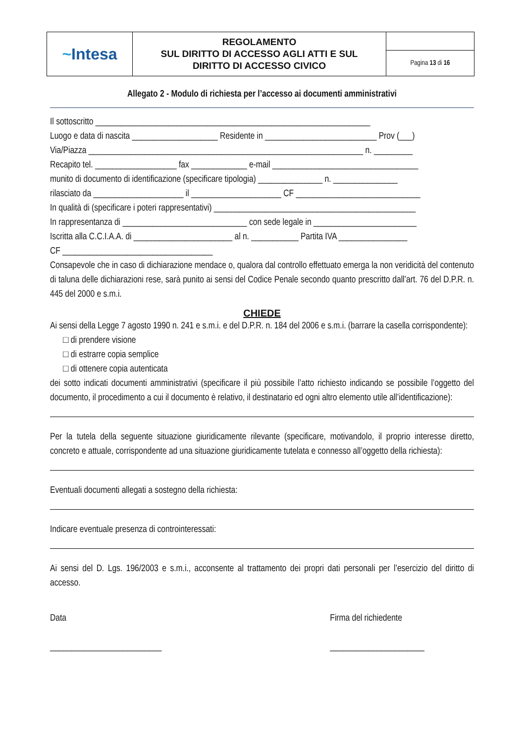| ~ Intesa | REGOLAMENTO SUL DIRITTO DI ACCESSO AGLI ATTI E SUL DIRITTO DI ACCESSO CIVICO | |
| | | Pagina 13 di 16 |
Allegato 2 - Modulo di richiesta per l’accesso ai documenti amministrativi
Il sottoscritto ________________________________________________________________
Luogo e data di nascita ____________________ Residente in __________________________ Prov (___)
Via/Piazza ________________________________________________________________ n. _________
Recapito tel. ___________________ fax _____________ e-mail __________________________________
munito di documento di identificazione (specificare tipologia) _______________ n. _______________
rilasciato da _____________________ il _____________________ CF _____________________________
In qualità di (specificare i poteri rappresentativi) _______________________________________________
In rappresentanza di _____________________________ con sede legale in ________________________
Iscritta alla C.C.I.A.A. di _______________________ al n. ___________ Partita IVA ________________
CF ___________________________________
Consapevole che in caso di dichiarazione mendace o, qualora dal controllo effettuato emerga la non veridicità del contenuto di taluna delle dichiarazioni rese, sarà punito ai sensi del Codice Penale secondo quanto prescritto dall’art. 76 del D.P.R. n. 445 del 2000 e s.m.i.
CHIEDE
Ai sensi della Legge 7 agosto 1990 n. 241 e s.m.i. e del D.P.R. n. 184 del 2006 e s.m.i. (barrare la casella corrispondente):
□ di prendere visione
□ di estrarre copia semplice
□ di ottenere copia autenticata
dei sotto indicati documenti amministrativi (specificare il più possibile l’atto richiesto indicando se possibile l’oggetto del documento, il procedimento a cui il documento è relativo, il destinatario ed ogni altro elemento utile all’identificazione):
Per la tutela della seguente situazione giuridicamente rilevante (specificare, motivandolo, il proprio interesse diretto, concreto e attuale, corrispondente ad una situazione giuridicamente tutelata e connesso all’oggetto della richiesta):
Eventuali documenti allegati a sostegno della richiesta:
Indicare eventuale presenza di controinteressati:
Ai sensi del D. Lgs. 196/2003 e s.m.i., acconsente al trattamento dei propri dati personali per l’esercizio del diritto di accesso.
Data
__________________________
Firma del richiedente
______________________